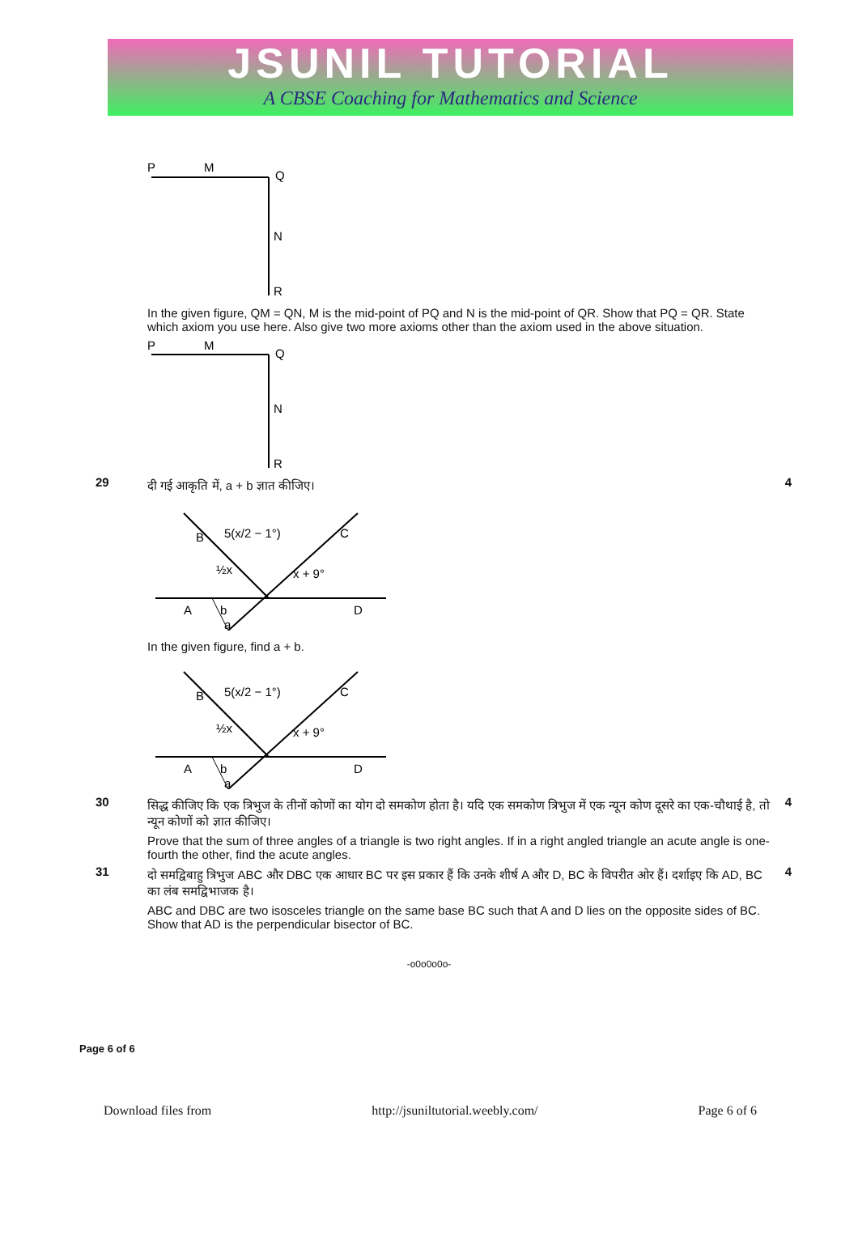JSUNIL TUTORIAL
A CBSE Coaching for Mathematics and Science
P
M
Q
N
R
In the given figure, QM = QN, M is the mid-point of PQ and N is the mid-point of QR. Show that PQ = QR. State which axiom you use here. Also give two more axioms other than the axiom used in the above situation.
P
M
Q
N
R
29
दी गई आकृति में, a + b ज्ञात कीजिए।
B
5(x/2 − 1°)
C
½x
x + 9°
A
b
a
D
In the given figure, find a + b.
B
5(x/2 − 1°)
C
½x
x + 9°
A
b
a
D
4
30
सिद्ध कीजिए कि एक त्रिभुज के तीनों कोणों का योग दो समकोण होता है। यदि एक समकोण त्रिभुज में एक न्यून कोण दूसरे का एक-चौथाई है, तो न्यून कोणों को ज्ञात कीजिए।
Prove that the sum of three angles of a triangle is two right angles. If in a right angled triangle an acute angle is one-fourth the other, find the acute angles.
4
31
दो समद्विबाहु त्रिभुज ABC और DBC एक आधार BC पर इस प्रकार हैं कि उनके शीर्ष A और D, BC के विपरीत ओर हैं। दर्शाइए कि AD, BC का लंब समद्विभाजक है।
ABC and DBC are two isosceles triangle on the same base BC such that A and D lies on the opposite sides of BC. Show that AD is the perpendicular bisector of BC.
4
-o0o0o0o-
Page 6 of 6
Download files from http://jsuniltutorial.weebly.com/ Page 6 of 6